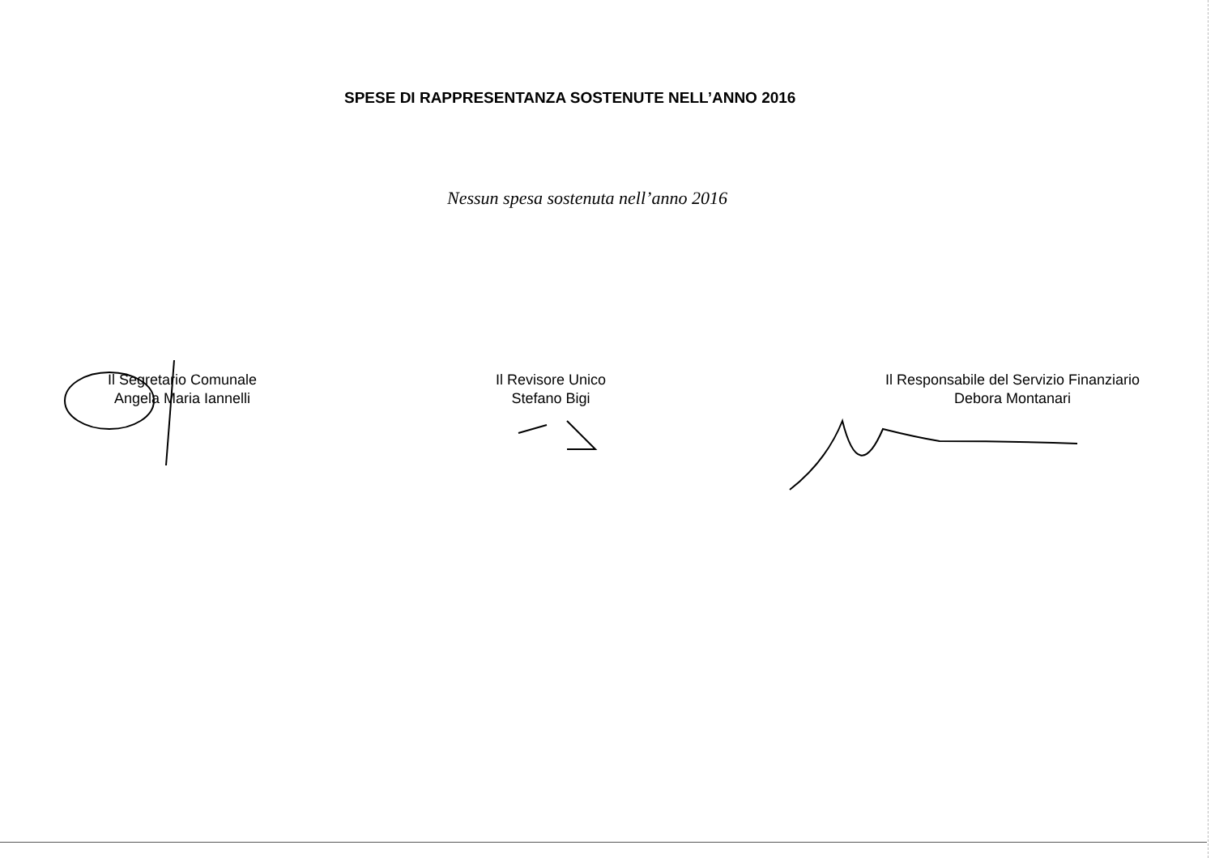SPESE DI RAPPRESENTANZA SOSTENUTE NELL’ANNO 2016
Nessun spesa sostenuta nell’anno 2016
Il Segretario Comunale
Angela Maria Iannelli
Il Revisore Unico
Stefano Bigi
Il Responsabile del Servizio Finanziario
Debora Montanari